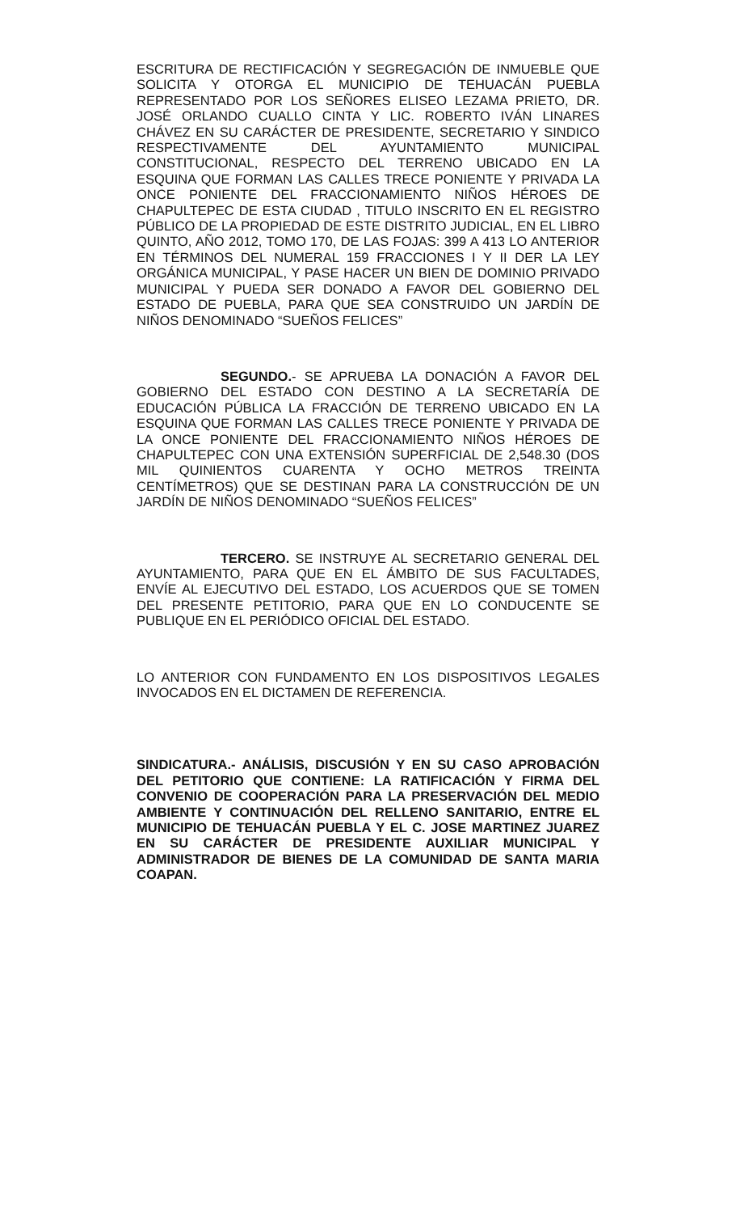ESCRITURA DE RECTIFICACIÓN Y SEGREGACIÓN DE INMUEBLE QUE SOLICITA Y OTORGA EL MUNICIPIO DE TEHUACÁN PUEBLA REPRESENTADO POR LOS SEÑORES ELISEO LEZAMA PRIETO, DR. JOSÉ ORLANDO CUALLO CINTA Y LIC. ROBERTO IVÁN LINARES CHÁVEZ EN SU CARÁCTER DE PRESIDENTE, SECRETARIO Y SINDICO RESPECTIVAMENTE DEL AYUNTAMIENTO MUNICIPAL CONSTITUCIONAL, RESPECTO DEL TERRENO UBICADO EN LA ESQUINA QUE FORMAN LAS CALLES TRECE PONIENTE Y PRIVADA LA ONCE PONIENTE DEL FRACCIONAMIENTO NIÑOS HÉROES DE CHAPULTEPEC DE ESTA CIUDAD , TITULO INSCRITO EN EL REGISTRO PÚBLICO DE LA PROPIEDAD DE ESTE DISTRITO JUDICIAL, EN EL LIBRO QUINTO, AÑO 2012, TOMO 170, DE LAS FOJAS: 399 A 413 LO ANTERIOR EN TÉRMINOS DEL NUMERAL 159 FRACCIONES I Y II DER LA LEY ORGÁNICA MUNICIPAL, Y PASE HACER UN BIEN DE DOMINIO PRIVADO MUNICIPAL Y PUEDA SER DONADO A FAVOR DEL GOBIERNO DEL ESTADO DE PUEBLA, PARA QUE SEA CONSTRUIDO UN JARDÍN DE NIÑOS DENOMINADO “SUEÑOS FELICES”
SEGUNDO.- SE APRUEBA LA DONACIÓN A FAVOR DEL GOBIERNO DEL ESTADO CON DESTINO A LA SECRETARÍA DE EDUCACIÓN PÚBLICA LA FRACCIÓN DE TERRENO UBICADO EN LA ESQUINA QUE FORMAN LAS CALLES TRECE PONIENTE Y PRIVADA DE LA ONCE PONIENTE DEL FRACCIONAMIENTO NIÑOS HÉROES DE CHAPULTEPEC CON UNA EXTENSIÓN SUPERFICIAL DE 2,548.30 (DOS MIL QUINIENTOS CUARENTA Y OCHO METROS TREINTA CENTÍMETROS) QUE SE DESTINAN PARA LA CONSTRUCCIÓN DE UN JARDÍN DE NIÑOS DENOMINADO “SUEÑOS FELICES”
TERCERO. SE INSTRUYE AL SECRETARIO GENERAL DEL AYUNTAMIENTO, PARA QUE EN EL ÁMBITO DE SUS FACULTADES, ENVÍE AL EJECUTIVO DEL ESTADO, LOS ACUERDOS QUE SE TOMEN DEL PRESENTE PETITORIO, PARA QUE EN LO CONDUCENTE SE PUBLIQUE EN EL PERIÓDICO OFICIAL DEL ESTADO.
LO ANTERIOR CON FUNDAMENTO EN LOS DISPOSITIVOS LEGALES INVOCADOS EN EL DICTAMEN DE REFERENCIA.
SINDICATURA.- ANÁLISIS, DISCUSIÓN Y EN SU CASO APROBACIÓN DEL PETITORIO QUE CONTIENE: LA RATIFICACIÓN Y FIRMA DEL CONVENIO DE COOPERACIÓN PARA LA PRESERVACIÓN DEL MEDIO AMBIENTE Y CONTINUACIÓN DEL RELLENO SANITARIO, ENTRE EL MUNICIPIO DE TEHUACÁN PUEBLA Y EL C. JOSE MARTINEZ JUAREZ EN SU CARÁCTER DE PRESIDENTE AUXILIAR MUNICIPAL Y ADMINISTRADOR DE BIENES DE LA COMUNIDAD DE SANTA MARIA COAPAN.